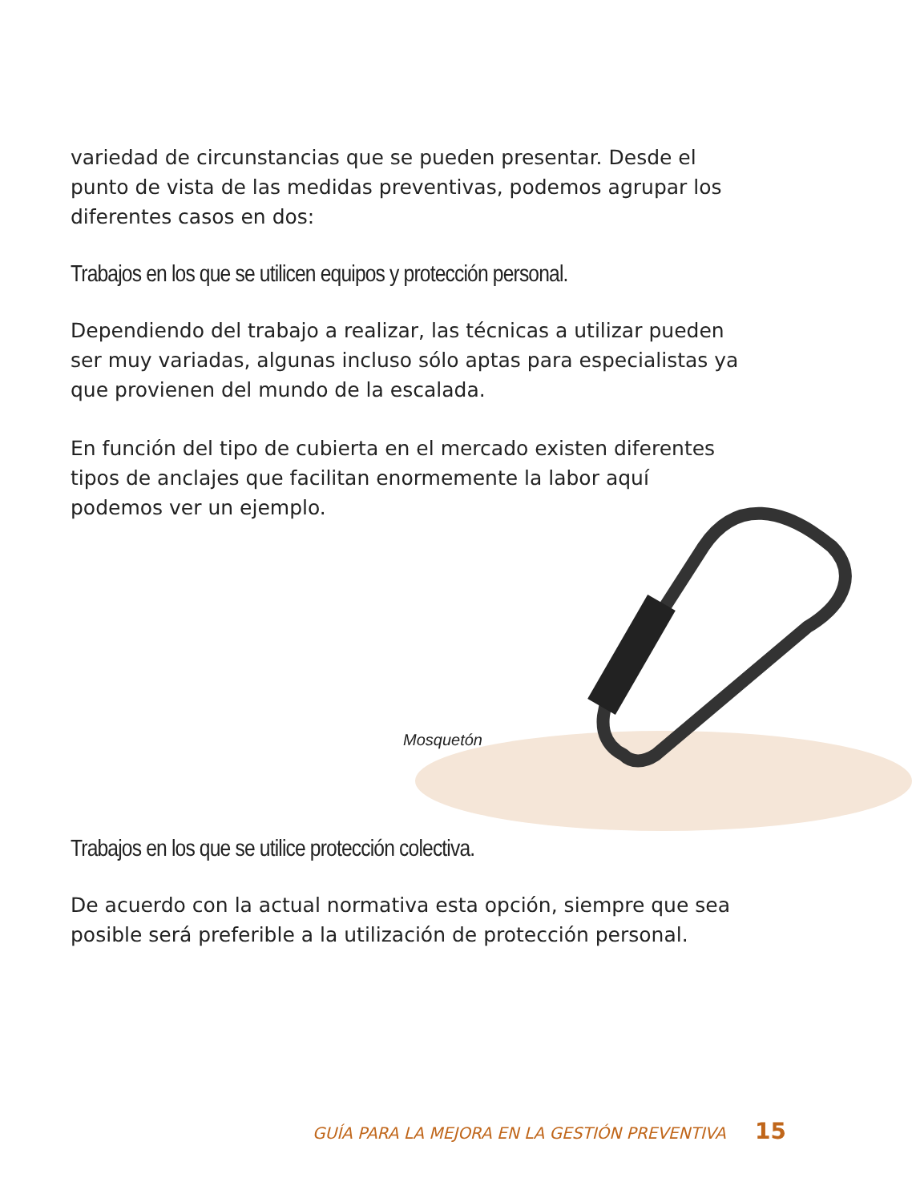variedad de circunstancias que se pueden presentar. Desde el punto de vista de las medidas preventivas, podemos agrupar los diferentes casos en dos:
Trabajos en los que se utilicen equipos y protección personal.
Dependiendo del trabajo a realizar, las técnicas a utilizar pueden ser muy variadas, algunas incluso sólo aptas para especialistas ya que provienen del mundo de la escalada.
En función del tipo de cubierta en el mercado existen diferentes tipos de anclajes que facilitan enormemente la labor aquí podemos ver un ejemplo.
Mosquetón
Trabajos en los que se utilice protección colectiva.
De acuerdo con la actual normativa esta opción, siempre que sea posible será preferible a la utilización de protección personal.
GUÍA PARA LA MEJORA EN LA GESTIÓN PREVENTIVA 15